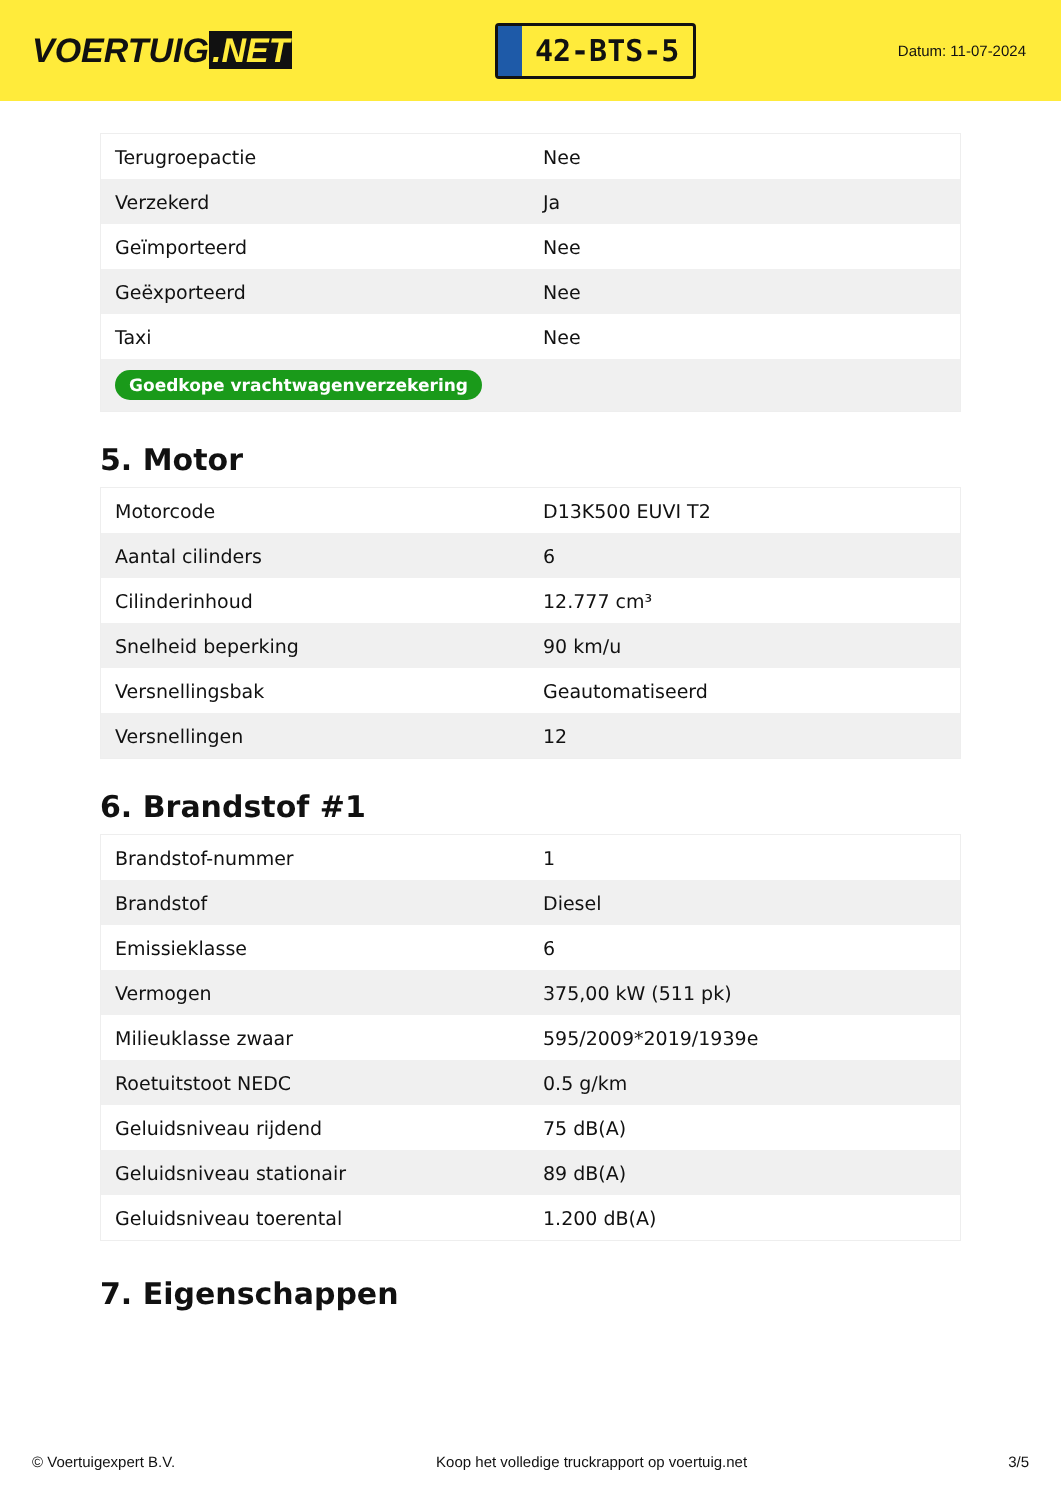VOERTUIG.NET
42-BTS-5
Datum: 11-07-2024
| Terugroepactie | Nee |
| Verzekerd | Ja |
| Geïmporteerd | Nee |
| Geëxporteerd | Nee |
| Taxi | Nee |
| Goedkope vrachtwagenverzekering | |
5. Motor
| Motorcode | D13K500 EUVI T2 |
| Aantal cilinders | 6 |
| Cilinderinhoud | 12.777 cm³ |
| Snelheid beperking | 90 km/u |
| Versnellingsbak | Geautomatiseerd |
| Versnellingen | 12 |
6. Brandstof #1
| Brandstof-nummer | 1 |
| Brandstof | Diesel |
| Emissieklasse | 6 |
| Vermogen | 375,00 kW (511 pk) |
| Milieuklasse zwaar | 595/2009*2019/1939e |
| Roetuitstoot NEDC | 0.5 g/km |
| Geluidsniveau rijdend | 75 dB(A) |
| Geluidsniveau stationair | 89 dB(A) |
| Geluidsniveau toerental | 1.200 dB(A) |
7. Eigenschappen
© Voertuigexpert B.V. Koop het volledige truckrapport op voertuig.net 3/5